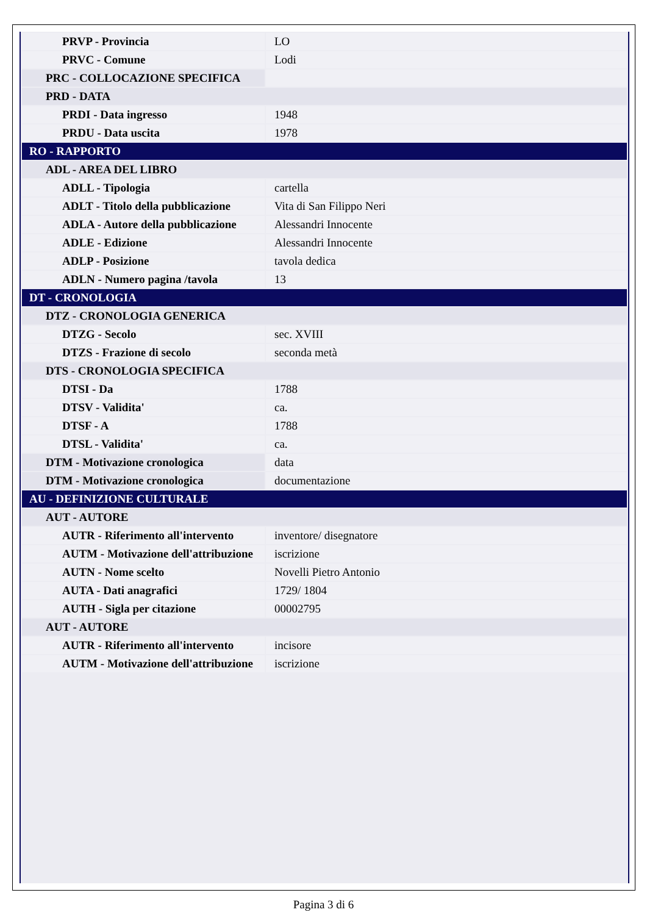| PRVP - Provincia | LO |
| PRVC - Comune | Lodi |
| PRC - COLLOCAZIONE SPECIFICA | |
| PRD - DATA | |
| PRDI - Data ingresso | 1948 |
| PRDU - Data uscita | 1978 |
| RO - RAPPORTO | |
| ADL - AREA DEL LIBRO | |
| ADLL - Tipologia | cartella |
| ADLT - Titolo della pubblicazione | Vita di San Filippo Neri |
| ADLA - Autore della pubblicazione | Alessandri Innocente |
| ADLE - Edizione | Alessandri Innocente |
| ADLP - Posizione | tavola dedica |
| ADLN - Numero pagina /tavola | 13 |
| DT - CRONOLOGIA | |
| DTZ - CRONOLOGIA GENERICA | |
| DTZG - Secolo | sec. XVIII |
| DTZS - Frazione di secolo | seconda metà |
| DTS - CRONOLOGIA SPECIFICA | |
| DTSI - Da | 1788 |
| DTSV - Validita' | ca. |
| DTSF - A | 1788 |
| DTSL - Validita' | ca. |
| DTM - Motivazione cronologica | data |
| DTM - Motivazione cronologica | documentazione |
| AU - DEFINIZIONE CULTURALE | |
| AUT - AUTORE | |
| AUTR - Riferimento all'intervento | inventore/ disegnatore |
| AUTM - Motivazione dell'attribuzione | iscrizione |
| AUTN - Nome scelto | Novelli Pietro Antonio |
| AUTA - Dati anagrafici | 1729/ 1804 |
| AUTH - Sigla per citazione | 00002795 |
| AUT - AUTORE | |
| AUTR - Riferimento all'intervento | incisore |
| AUTM - Motivazione dell'attribuzione | iscrizione |
Pagina 3 di 6